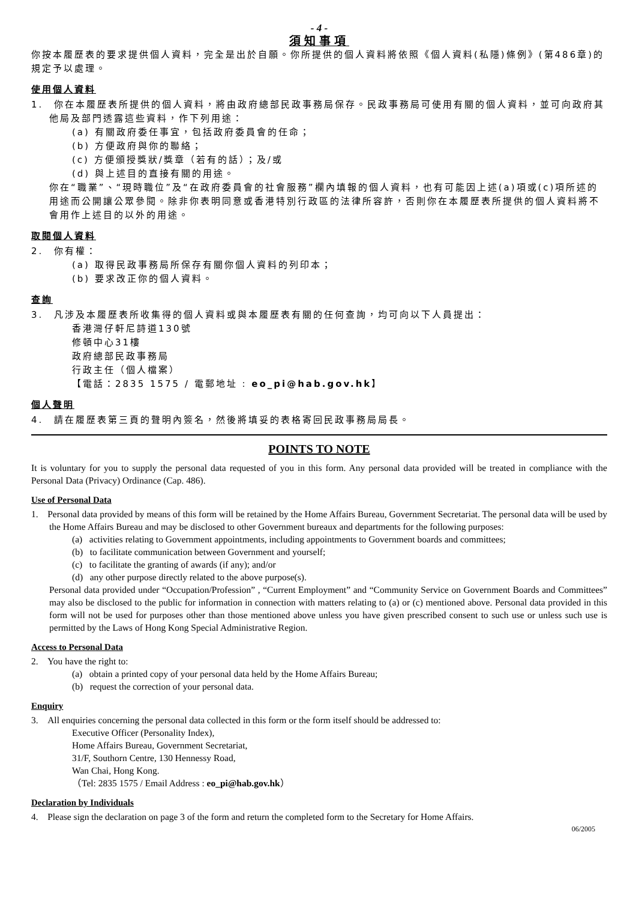- 4 -
須知事項
你按本履歷表的要求提供個人資料，完全是出於自願。你所提供的個人資料將依照《個人資料(私隱)條例》(第486章)的規定予以處理。
使用個人資料
1.　你在本履歷表所提供的個人資料，將由政府總部民政事務局保存。民政事務局可使用有關的個人資料，並可向政府其他局及部門透露這些資料，作下列用途：
(a) 有關政府委任事宜，包括政府委員會的任命；
(b) 方便政府與你的聯絡；
(c) 方便頒授獎狀/獎章（若有的話）；及/或
(d) 與上述目的直接有關的用途。
你在“職業”、“現時職位”及“在政府委員會的社會服務”欄內填報的個人資料，也有可能因上述(a)項或(c)項所述的用途而公開讓公眾參閱。除非你表明同意或香港特別行政區的法律所容許，否則你在本履歷表所提供的個人資料將不會用作上述目的以外的用途。
取閱個人資料
2.　你有權：
(a) 取得民政事務局所保存有關你個人資料的列印本；
(b) 要求改正你的個人資料。
查詢
3.　凡涉及本履歷表所收集得的個人資料或與本履歷表有關的任何查詢，均可向以下人員提出：
香港灣仔軒尼詩道130號
修頓中心31樓
政府總部民政事務局
行政主任（個人檔案）
【電話：2835 1575 / 電郵地址 : eo_pi@hab.gov.hk】
個人聲明
4.　請在履歷表第三頁的聲明內簽名，然後將填妥的表格寄回民政事務局局長。
POINTS TO NOTE
It is voluntary for you to supply the personal data requested of you in this form. Any personal data provided will be treated in compliance with the Personal Data (Privacy) Ordinance (Cap. 486).
Use of Personal Data
1. Personal data provided by means of this form will be retained by the Home Affairs Bureau, Government Secretariat. The personal data will be used by the Home Affairs Bureau and may be disclosed to other Government bureaux and departments for the following purposes:
(a) activities relating to Government appointments, including appointments to Government boards and committees;
(b) to facilitate communication between Government and yourself;
(c) to facilitate the granting of awards (if any); and/or
(d) any other purpose directly related to the above purpose(s).
Personal data provided under “Occupation/Profession” , “Current Employment” and “Community Service on Government Boards and Committees” may also be disclosed to the public for information in connection with matters relating to (a) or (c) mentioned above. Personal data provided in this form will not be used for purposes other than those mentioned above unless you have given prescribed consent to such use or unless such use is permitted by the Laws of Hong Kong Special Administrative Region.
Access to Personal Data
2. You have the right to:
(a) obtain a printed copy of your personal data held by the Home Affairs Bureau;
(b) request the correction of your personal data.
Enquiry
3. All enquiries concerning the personal data collected in this form or the form itself should be addressed to:
Executive Officer (Personality Index),
Home Affairs Bureau, Government Secretariat,
31/F, Southorn Centre, 130 Hennessy Road,
Wan Chai, Hong Kong.
（Tel: 2835 1575 / Email Address : eo_pi@hab.gov.hk）
Declaration by Individuals
4. Please sign the declaration on page 3 of the form and return the completed form to the Secretary for Home Affairs.
06/2005